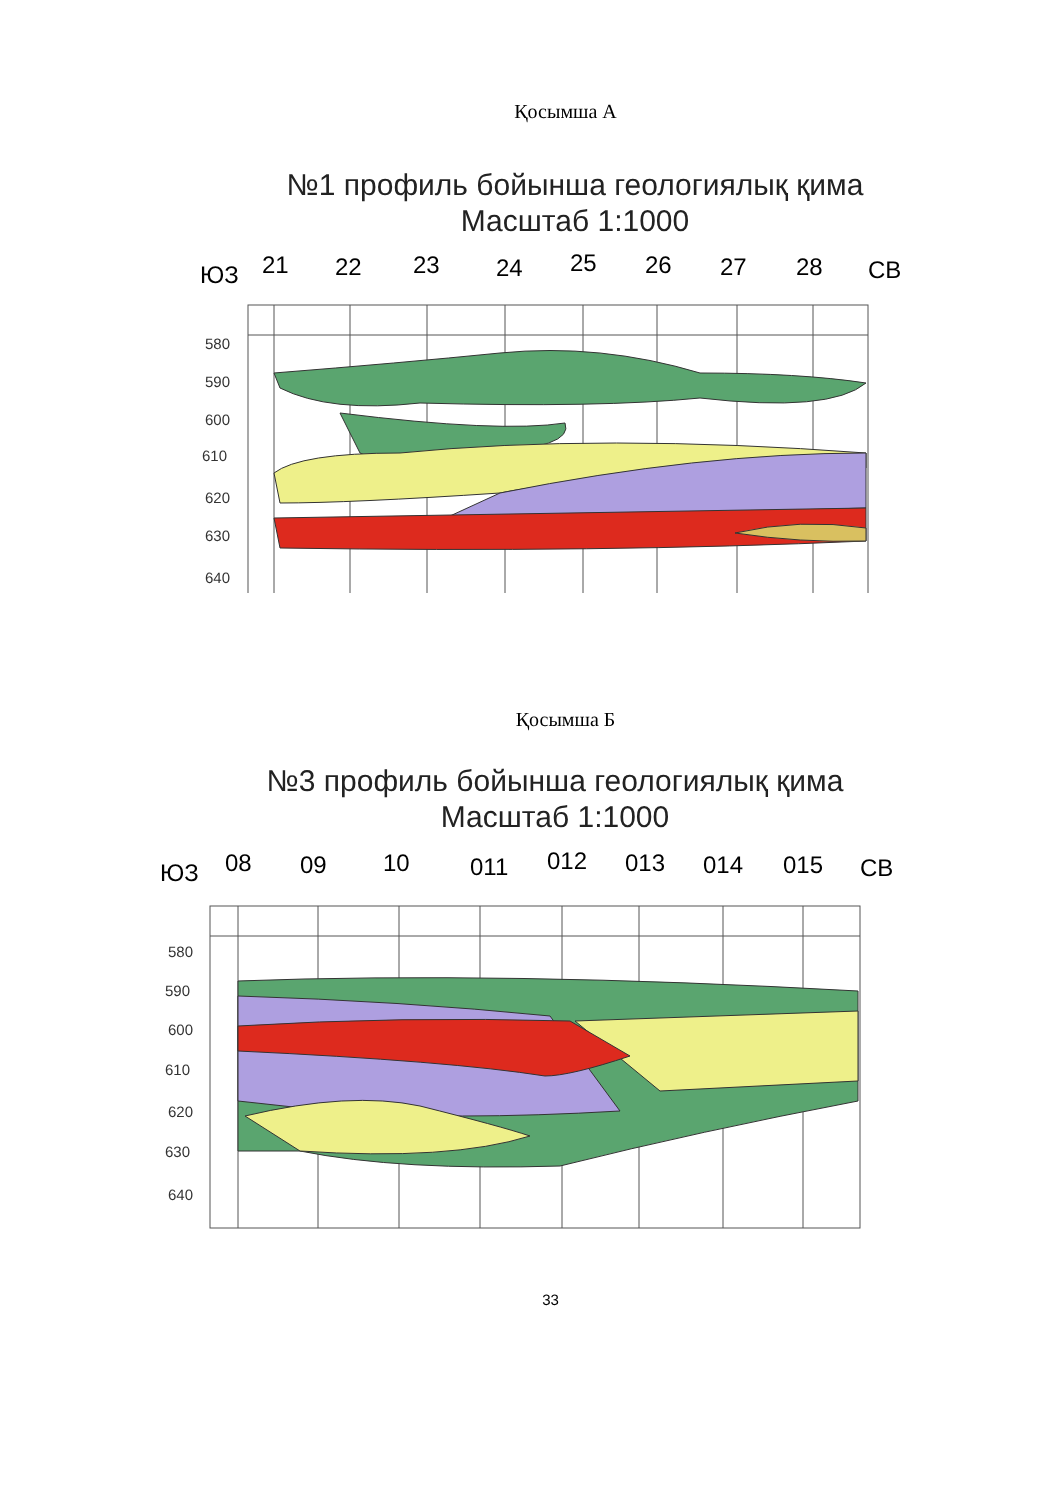Қосымша А
№1 профиль бойынша геологиялық қима
Масштаб 1:1000
ЮЗ
СВ
21
22
23
24
25
26
27
28
580
590
600
610
620
630
640
Қосымша Б
№3 профиль бойынша геологиялық қима
Масштаб 1:1000
ЮЗ
СВ
08
09
10
011
012
013
014
015
580
590
600
610
620
630
640
33